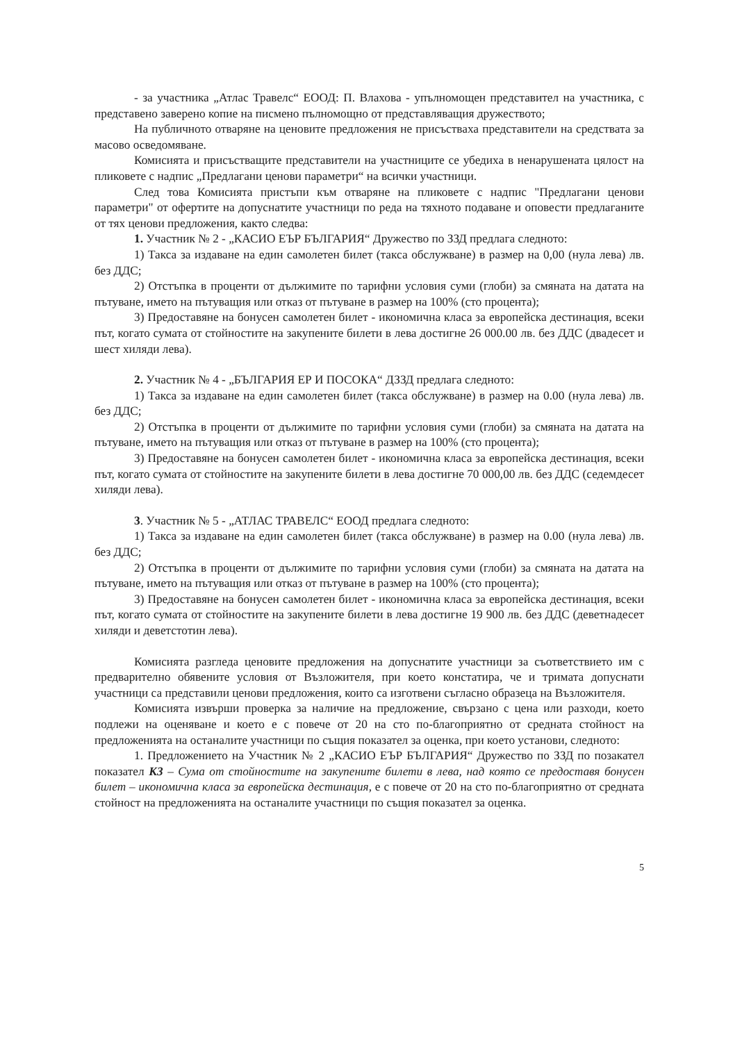- за участника „Атлас Травелс“ ЕООД: П. Влахова - упълномощен представител на участника, с представено заверено копие на писмено пълномощно от представляващия дружеството;
На публичното отваряне на ценовите предложения не присъстваха представители на средствата за масово осведомяване.
Комисията и присъстващите представители на участниците се убедиха в ненарушената цялост на пликовете с надпис „Предлагани ценови параметри“ на всички участници.
След това Комисията пристъпи към отваряне на пликовете с надпис "Предлагани ценови параметри" от офертите на допуснатите участници по реда на тяхното подаване и оповести предлаганите от тях ценови предложения, както следва:
1. Участник № 2 - „КАСИО ЕЪР БЪЛГАРИЯ“ Дружество по ЗЗД предлага следното:
1) Такса за издаване на един самолетен билет (такса обслужване) в размер на 0,00 (нула лева) лв. без ДДС;
2) Отстъпка в проценти от дължимите по тарифни условия суми (глоби) за смяната на датата на пътуване, името на пътуващия или отказ от пътуване в размер на 100% (сто процента);
3) Предоставяне на бонусен самолетен билет - икономична класа за европейска дестинация, всеки път, когато сумата от стойностите на закупените билети в лева достигне 26 000.00 лв. без ДДС (двадесет и шест хиляди лева).
2. Участник № 4 - „БЪЛГАРИЯ ЕР И ПОСОКА“ ДЗЗД предлага следното:
1) Такса за издаване на един самолетен билет (такса обслужване) в размер на 0.00 (нула лева) лв. без ДДС;
2) Отстъпка в проценти от дължимите по тарифни условия суми (глоби) за смяната на датата на пътуване, името на пътуващия или отказ от пътуване в размер на 100% (сто процента);
3) Предоставяне на бонусен самолетен билет - икономична класа за европейска дестинация, всеки път, когато сумата от стойностите на закупените билети в лева достигне 70 000,00 лв. без ДДС (седемдесет хиляди лева).
3. Участник № 5 - „АТЛАС ТРАВЕЛС“ ЕООД предлага следното:
1) Такса за издаване на един самолетен билет (такса обслужване) в размер на 0.00 (нула лева) лв. без ДДС;
2) Отстъпка в проценти от дължимите по тарифни условия суми (глоби) за смяната на датата на пътуване, името на пътуващия или отказ от пътуване в размер на 100% (сто процента);
3) Предоставяне на бонусен самолетен билет - икономична класа за европейска дестинация, всеки път, когато сумата от стойностите на закупените билети в лева достигне 19 900 лв. без ДДС (деветнадесет хиляди и деветстотин лева).
Комисията разгледа ценовите предложения на допуснатите участници за съответствието им с предварително обявените условия от Възложителя, при което констатира, че и тримата допуснати участници са представили ценови предложения, които са изготвени съгласно образеца на Възложителя.
Комисията извърши проверка за наличие на предложение, свързано с цена или разходи, което подлежи на оценяване и което е с повече от 20 на сто по-благоприятно от средната стойност на предложенията на останалите участници по същия показател за оценка, при което установи, следното:
1. Предложението на Участник № 2 „КАСИО ЕЪР БЪЛГАРИЯ“ Дружество по ЗЗД по позакател показател К3 – Сума от стойностите на закупените билети в лева, над която се предоставя бонусен билет – икономична класа за европейска дестинация, е с повече от 20 на сто по-благоприятно от средната стойност на предложенията на останалите участници по същия показател за оценка.
5